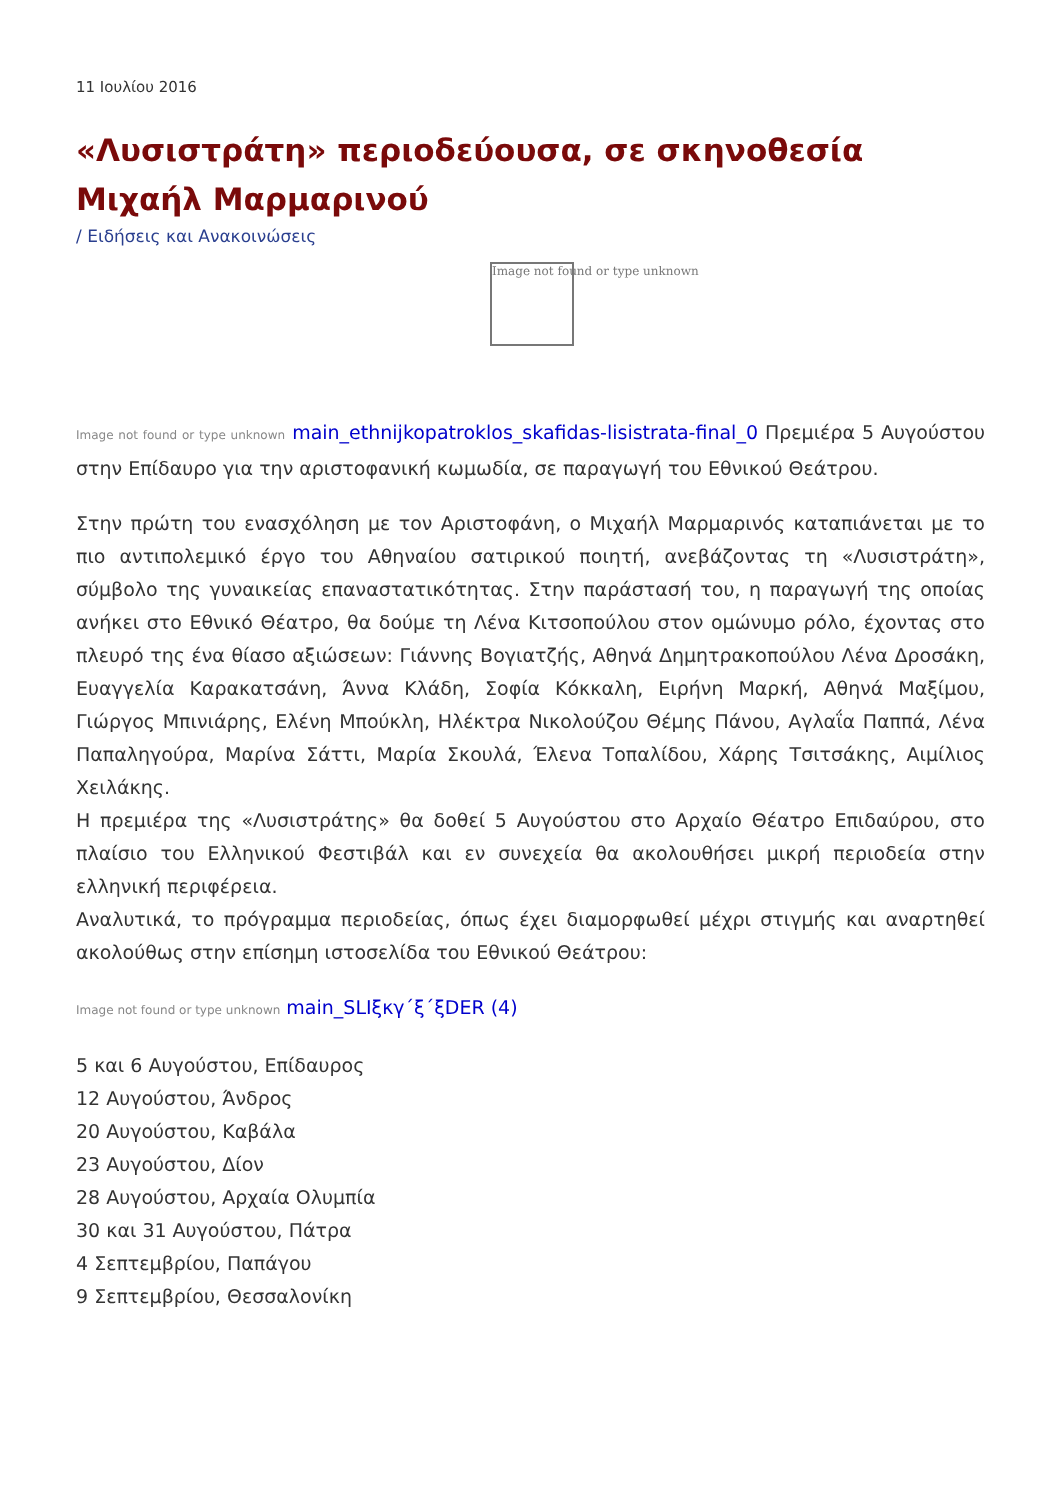11 Ιουλίου 2016
«Λυσιστράτη» περιοδεύουσα, σε σκηνοθεσία Μιχαήλ Μαρμαρινού
/ Ειδήσεις και Ανακοινώσεις
Image not found or type unknown
Image not found or type unknown main_ethnijkopatroklos_skafidas-lisistrata-final_0 Πρεμιέρα 5 Αυγούστου στην Επίδαυρο για την αριστοφανική κωμωδία, σε παραγωγή του Εθνικού Θεάτρου.
Στην πρώτη του ενασχόληση με τον Αριστοφάνη, ο Μιχαήλ Μαρμαρινός καταπιάνεται με το πιο αντιπολεμικό έργο του Αθηναίου σατιρικού ποιητή, ανεβάζοντας τη «Λυσιστράτη», σύμβολο της γυναικείας επαναστατικότητας. Στην παράστασή του, η παραγωγή της οποίας ανήκει στο Εθνικό Θέατρο, θα δούμε τη Λένα Κιτσοπούλου στον ομώνυμο ρόλο, έχοντας στο πλευρό της ένα θίασο αξιώσεων: Γιάννης Βογιατζής, Αθηνά Δημητρακοπούλου Λένα Δροσάκη, Ευαγγελία Καρακατσάνη, Άννα Κλάδη, Σοφία Κόκκαλη, Ειρήνη Μαρκή, Αθηνά Μαξίμου, Γιώργος Μπινιάρης, Ελένη Μπούκλη, Ηλέκτρα Νικολούζου Θέμης Πάνου, Αγλαΐα Παππά, Λένα Παπαληγούρα, Μαρίνα Σάττι, Μαρία Σκουλά, Έλενα Τοπαλίδου, Χάρης Τσιτσάκης, Αιμίλιος Χειλάκης.
Η πρεμιέρα της «Λυσιστράτης» θα δοθεί 5 Αυγούστου στο Αρχαίο Θέατρο Επιδαύρου, στο πλαίσιο του Ελληνικού Φεστιβάλ και εν συνεχεία θα ακολουθήσει μικρή περιοδεία στην ελληνική περιφέρεια.
Αναλυτικά, το πρόγραμμα περιοδείας, όπως έχει διαμορφωθεί μέχρι στιγμής και αναρτηθεί ακολούθως στην επίσημη ιστοσελίδα του Εθνικού Θεάτρου:
Image not found or type unknown main_SLIξκγ΄ξ΄ξDER (4)
5 και 6 Αυγούστου, Επίδαυρος
12 Αυγούστου, Άνδρος
20 Αυγούστου, Καβάλα
23 Αυγούστου, Δίον
28 Αυγούστου, Αρχαία Ολυμπία
30 και 31 Αυγούστου, Πάτρα
4 Σεπτεμβρίου, Παπάγου
9 Σεπτεμβρίου, Θεσσαλονίκη